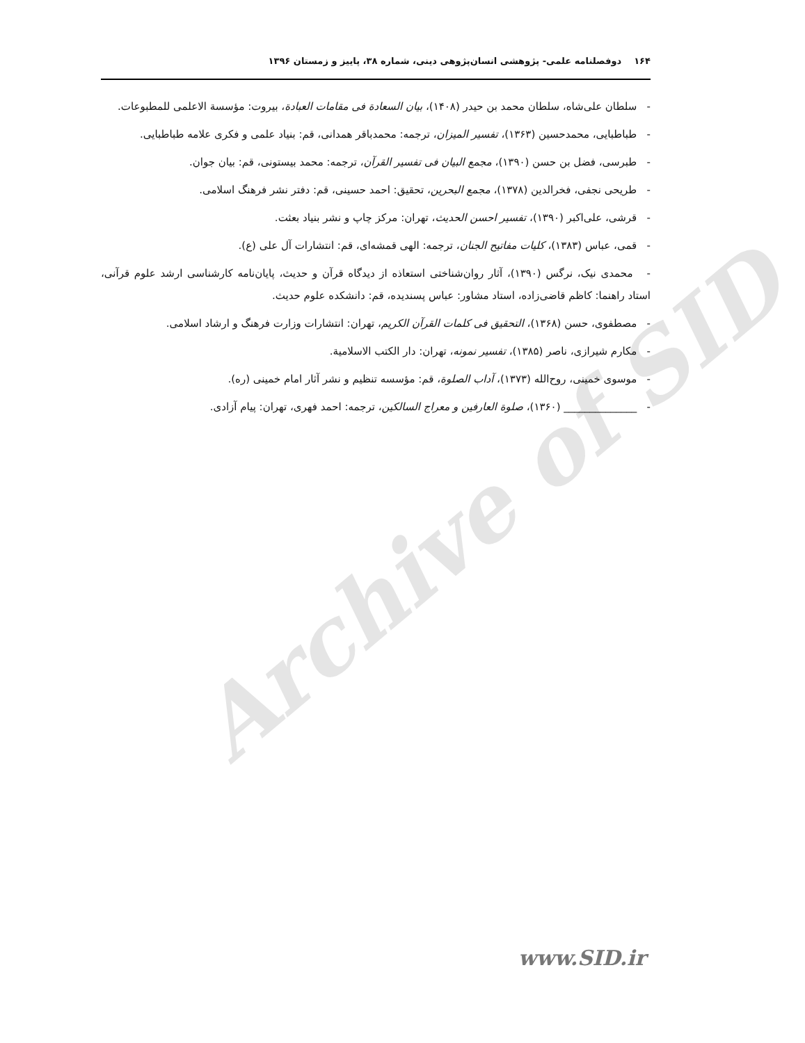Archive of SID
۱۶۴دوفصلنامه علمی- پژوهشی انسان‌پژوهی دینی، شماره ۳۸، پاییز و زمستان ۱۳۹۶
- سلطان علی‌شاه، سلطان محمد بن حیدر (۱۴۰۸)، بیان السعادة فی مقامات العبادة، بیروت: مؤسسة الاعلمی للمطبوعات.
- طباطبایی، محمدحسین (۱۳۶۳)، تفسیر المیزان، ترجمه: محمدباقر همدانی، قم: بنیاد علمی و فکری علامه طباطبایی.
- طبرسی، فضل بن حسن (۱۳۹۰)، مجمع البیان فی تفسیر القرآن، ترجمه: محمد بیستونی، قم: بیان جوان.
- طریحی نجفی، فخرالدین (۱۳۷۸)، مجمع البحرین، تحقیق: احمد حسینی، قم: دفتر نشر فرهنگ اسلامی.
- قرشی، علی‌اکبر (۱۳۹۰)، تفسیر احسن الحدیث، تهران: مرکز چاپ و نشر بنیاد بعثت.
- قمی، عباس (۱۳۸۳)، کلیات مفاتیح الجنان، ترجمه: الهی قمشه‌ای، قم: انتشارات آل علی (ع).
- محمدی نیک، نرگس (۱۳۹۰)، آثار روان‌شناختی استعاذه از دیدگاه قرآن و حدیث، پایان‌نامه کارشناسی ارشد علوم قرآنی، استاد راهنما: کاظم قاضی‌زاده، استاد مشاور: عباس پسندیده، قم: دانشکده علوم حدیث.
- مصطفوی، حسن (۱۳۶۸)، التحقیق فی کلمات القرآن الکریم، تهران: انتشارات وزارت فرهنگ و ارشاد اسلامی.
- مکارم شیرازی، ناصر (۱۳۸۵)، تفسیر نمونه، تهران: دار الکتب الاسلامیة.
- موسوی خمینی، روح‌الله (۱۳۷۳)، آداب الصلوة، قم: مؤسسه تنظیم و نشر آثار امام خمینی (ره).
- ______________ (۱۳۶۰)، صلوة العارفین و معراج السالکین، ترجمه: احمد فهری، تهران: پیام آزادی.
www.SID.ir